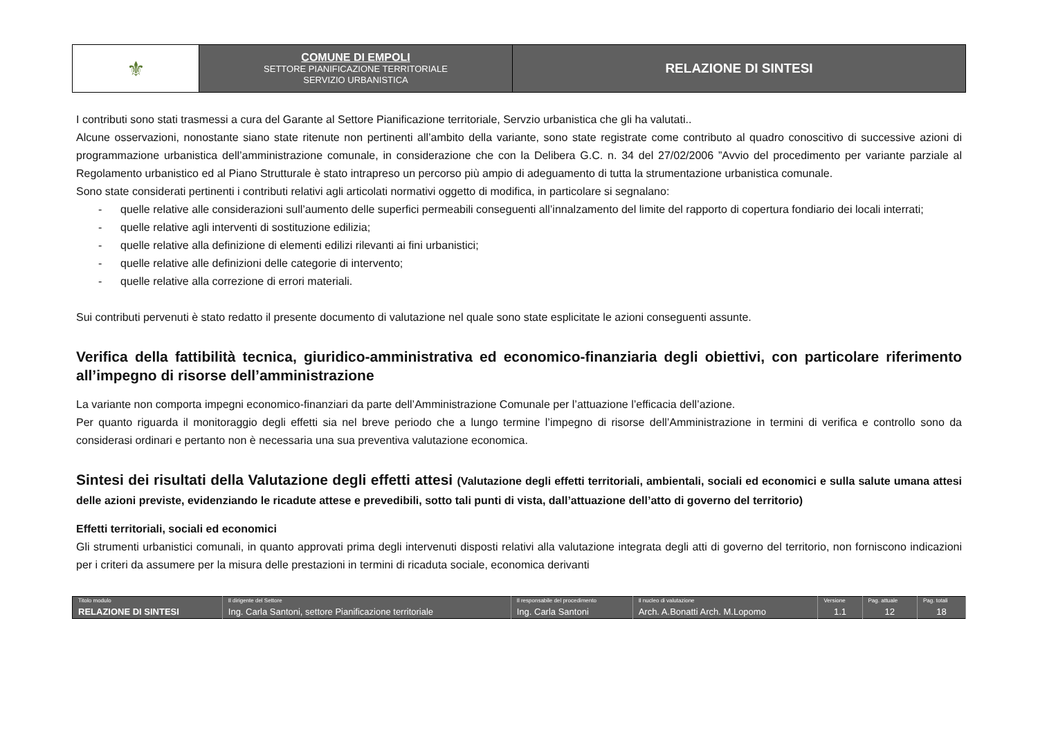| ⚜ | COMUNE DI EMPOLI SETTORE PIANIFICAZIONE TERRITORIALE SERVIZIO URBANISTICA | RELAZIONE DI SINTESI |
I contributi sono stati trasmessi a cura del Garante al Settore Pianificazione territoriale, Servzio urbanistica che gli ha valutati..
Alcune osservazioni, nonostante siano state ritenute non pertinenti all’ambito della variante, sono state registrate come contributo al quadro conoscitivo di successive azioni di programmazione urbanistica dell’amministrazione comunale, in considerazione che con la Delibera G.C. n. 34 del 27/02/2006 ”Avvio del procedimento per variante parziale al Regolamento urbanistico ed al Piano Strutturale è stato intrapreso un percorso più ampio di adeguamento di tutta la strumentazione urbanistica comunale.
Sono state considerati pertinenti i contributi relativi agli articolati normativi oggetto di modifica, in particolare si segnalano:
- quelle relative alle considerazioni sull’aumento delle superfici permeabili conseguenti all’innalzamento del limite del rapporto di copertura fondiario dei locali interrati;
- quelle relative agli interventi di sostituzione edilizia;
- quelle relative alla definizione di elementi edilizi rilevanti ai fini urbanistici;
- quelle relative alle definizioni delle categorie di intervento;
- quelle relative alla correzione di errori materiali.
Sui contributi pervenuti è stato redatto il presente documento di valutazione nel quale sono state esplicitate le azioni conseguenti assunte.
Verifica della fattibilità tecnica, giuridico-amministrativa ed economico-finanziaria degli obiettivi, con particolare riferimento all’impegno di risorse dell’amministrazione
La variante non comporta impegni economico-finanziari da parte dell’Amministrazione Comunale per l’attuazione l’efficacia dell’azione.
Per quanto riguarda il monitoraggio degli effetti sia nel breve periodo che a lungo termine l’impegno di risorse dell’Amministrazione in termini di verifica e controllo sono da considerasi ordinari e pertanto non è necessaria una sua preventiva valutazione economica.
Sintesi dei risultati della Valutazione degli effetti attesi (Valutazione degli effetti territoriali, ambientali, sociali ed economici e sulla salute umana attesi delle azioni previste, evidenziando le ricadute attese e prevedibili, sotto tali punti di vista, dall’attuazione dell’atto di governo del territorio)
Effetti territoriali, sociali ed economici
Gli strumenti urbanistici comunali, in quanto approvati prima degli intervenuti disposti relativi alla valutazione integrata degli atti di governo del territorio, non forniscono indicazioni per i criteri da assumere per la misura delle prestazioni in termini di ricaduta sociale, economica derivanti
| Titolo modulo | Il dirigente del Settore | Il responsabile del procedimento | Il nucleo di valutazione | Versione | Pag. attuale | Pag. totali |
| --- | --- | --- | --- | --- | --- | --- |
| RELAZIONE DI SINTESI | Ing. Carla Santoni, settore Pianificazione territoriale | Ing. Carla Santoni | Arch. A.Bonatti Arch. M.Lopomo | 1.1 | 12 | 18 |